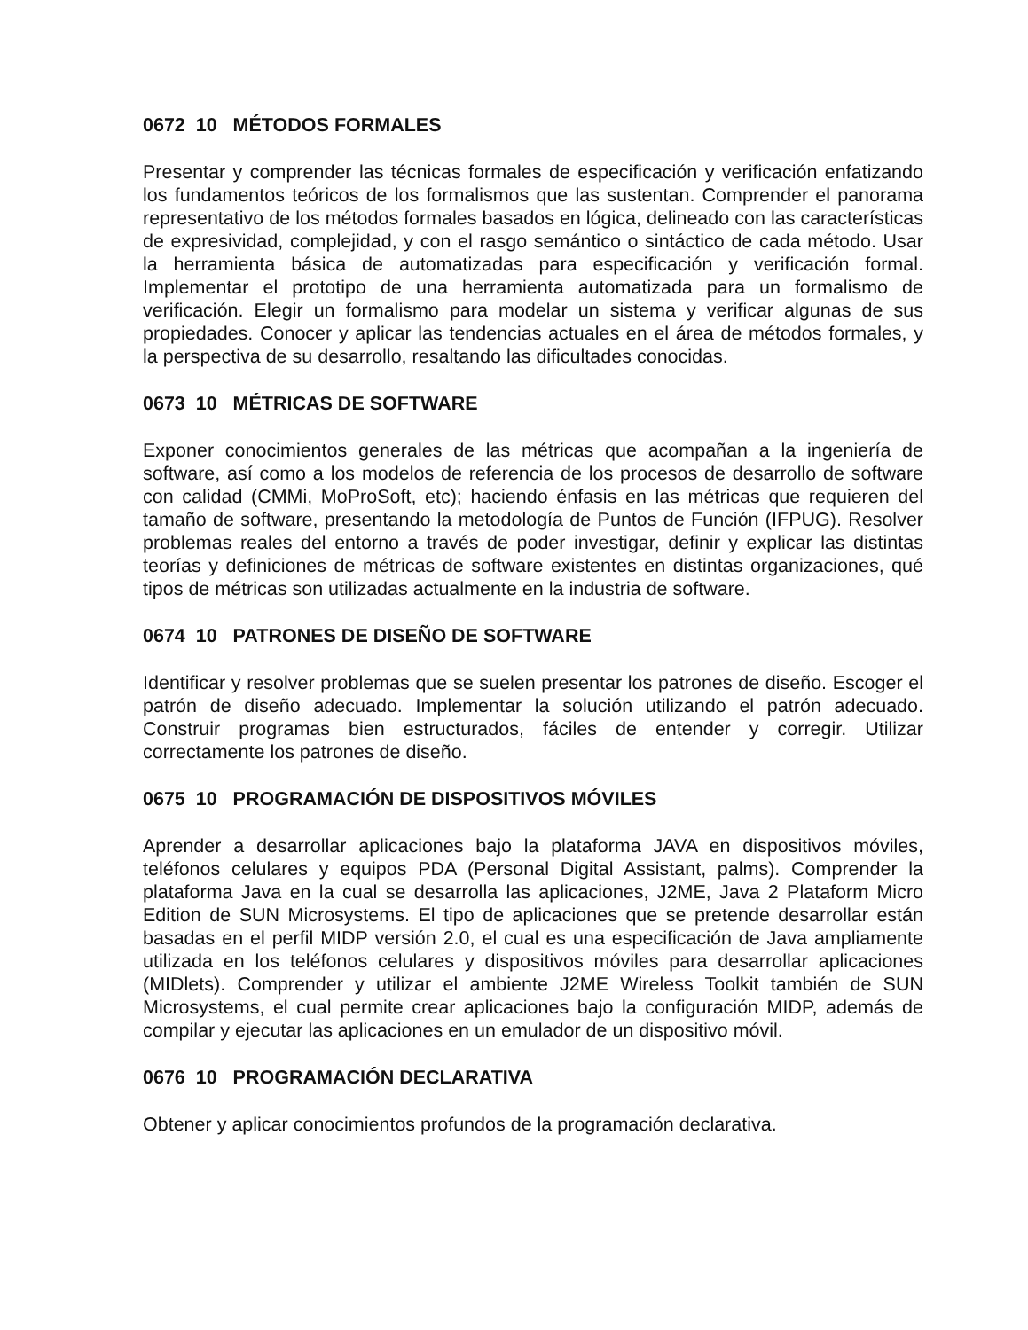0672 10 MÉTODOS FORMALES
Presentar y comprender las técnicas formales de especificación y verificación enfatizando los fundamentos teóricos de los formalismos que las sustentan. Comprender el panorama representativo de los métodos formales basados en lógica, delineado con las características de expresividad, complejidad, y con el rasgo semántico o sintáctico de cada método. Usar la herramienta básica de automatizadas para especificación y verificación formal. Implementar el prototipo de una herramienta automatizada para un formalismo de verificación. Elegir un formalismo para modelar un sistema y verificar algunas de sus propiedades. Conocer y aplicar las tendencias actuales en el área de métodos formales, y la perspectiva de su desarrollo, resaltando las dificultades conocidas.
0673 10 MÉTRICAS DE SOFTWARE
Exponer conocimientos generales de las métricas que acompañan a la ingeniería de software, así como a los modelos de referencia de los procesos de desarrollo de software con calidad (CMMi, MoProSoft, etc); haciendo énfasis en las métricas que requieren del tamaño de software, presentando la metodología de Puntos de Función (IFPUG). Resolver problemas reales del entorno a través de poder investigar, definir y explicar las distintas teorías y definiciones de métricas de software existentes en distintas organizaciones, qué tipos de métricas son utilizadas actualmente en la industria de software.
0674 10 PATRONES DE DISEÑO DE SOFTWARE
Identificar y resolver problemas que se suelen presentar los patrones de diseño. Escoger el patrón de diseño adecuado. Implementar la solución utilizando el patrón adecuado. Construir programas bien estructurados, fáciles de entender y corregir. Utilizar correctamente los patrones de diseño.
0675 10 PROGRAMACIÓN DE DISPOSITIVOS MÓVILES
Aprender a desarrollar aplicaciones bajo la plataforma JAVA en dispositivos móviles, teléfonos celulares y equipos PDA (Personal Digital Assistant, palms). Comprender la plataforma Java en la cual se desarrolla las aplicaciones, J2ME, Java 2 Plataform Micro Edition de SUN Microsystems. El tipo de aplicaciones que se pretende desarrollar están basadas en el perfil MIDP versión 2.0, el cual es una especificación de Java ampliamente utilizada en los teléfonos celulares y dispositivos móviles para desarrollar aplicaciones (MIDlets). Comprender y utilizar el ambiente J2ME Wireless Toolkit también de SUN Microsystems, el cual permite crear aplicaciones bajo la configuración MIDP, además de compilar y ejecutar las aplicaciones en un emulador de un dispositivo móvil.
0676 10 PROGRAMACIÓN DECLARATIVA
Obtener y aplicar conocimientos profundos de la programación declarativa.